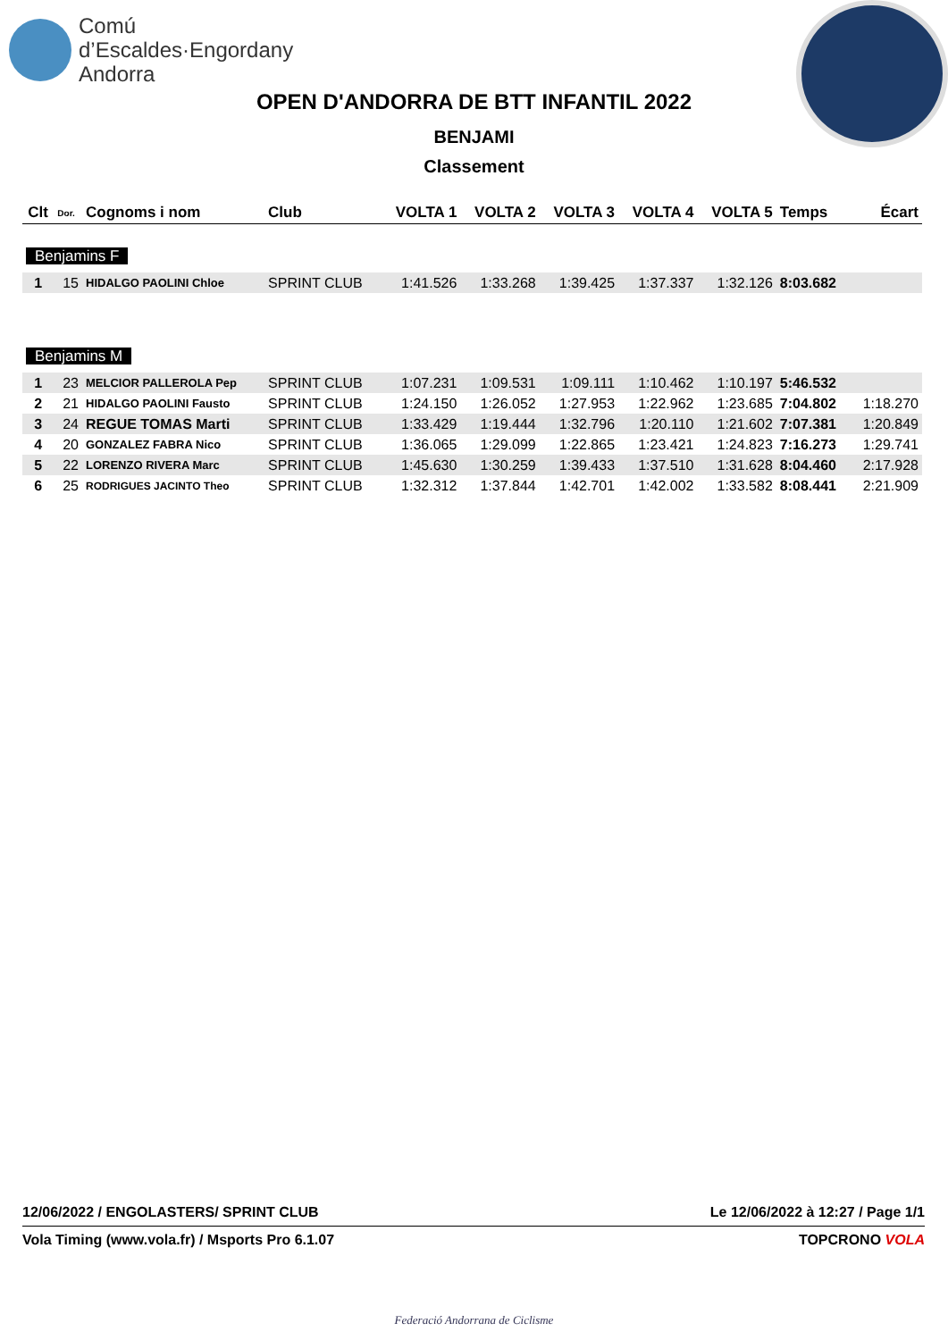Comú
d’Escaldes·Engordany
Andorra
OPEN D'ANDORRA DE BTT INFANTIL 2022
BENJAMI
Classement
| Clt | Dor. | Cognoms i nom | Club | VOLTA 1 | VOLTA 2 | VOLTA 3 | VOLTA 4 | VOLTA 5 | Temps | Écart |
| --- | --- | --- | --- | --- | --- | --- | --- | --- | --- | --- |
| Benjamins F | | | | | | | | | | |
| 1 | 15 | HIDALGO PAOLINI Chloe | SPRINT CLUB | 1:41.526 | 1:33.268 | 1:39.425 | 1:37.337 | 1:32.126 | 8:03.682 | |
| Benjamins M | | | | | | | | | | |
| 1 | 23 | MELCIOR PALLEROLA Pep | SPRINT CLUB | 1:07.231 | 1:09.531 | 1:09.111 | 1:10.462 | 1:10.197 | 5:46.532 | |
| 2 | 21 | HIDALGO PAOLINI Fausto | SPRINT CLUB | 1:24.150 | 1:26.052 | 1:27.953 | 1:22.962 | 1:23.685 | 7:04.802 | 1:18.270 |
| 3 | 24 | REGUE TOMAS Marti | SPRINT CLUB | 1:33.429 | 1:19.444 | 1:32.796 | 1:20.110 | 1:21.602 | 7:07.381 | 1:20.849 |
| 4 | 20 | GONZALEZ FABRA Nico | SPRINT CLUB | 1:36.065 | 1:29.099 | 1:22.865 | 1:23.421 | 1:24.823 | 7:16.273 | 1:29.741 |
| 5 | 22 | LORENZO RIVERA Marc | SPRINT CLUB | 1:45.630 | 1:30.259 | 1:39.433 | 1:37.510 | 1:31.628 | 8:04.460 | 2:17.928 |
| 6 | 25 | RODRIGUES JACINTO Theo | SPRINT CLUB | 1:32.312 | 1:37.844 | 1:42.701 | 1:42.002 | 1:33.582 | 8:08.441 | 2:21.909 |
12/06/2022 / ENGOLASTERS/ SPRINT CLUB Le 12/06/2022 à 12:27 / Page 1/1
Vola Timing (www.vola.fr) / Msports Pro 6.1.07 TOPCRONO VOLA
Federació Andorrana de Ciclisme